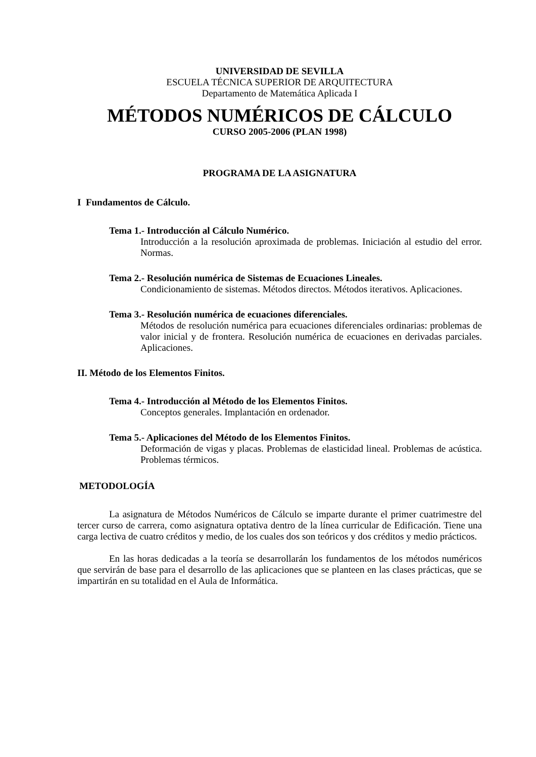UNIVERSIDAD DE SEVILLA
ESCUELA TÉCNICA SUPERIOR DE ARQUITECTURA
Departamento de Matemática Aplicada I
MÉTODOS NUMÉRICOS DE CÁLCULO
CURSO 2005-2006 (PLAN 1998)
PROGRAMA DE LA ASIGNATURA
I Fundamentos de Cálculo.
Tema 1.- Introducción al Cálculo Numérico.
Introducción a la resolución aproximada de problemas. Iniciación al estudio del error. Normas.
Tema 2.- Resolución numérica de Sistemas de Ecuaciones Lineales.
Condicionamiento de sistemas. Métodos directos. Métodos iterativos. Aplicaciones.
Tema 3.- Resolución numérica de ecuaciones diferenciales.
Métodos de resolución numérica para ecuaciones diferenciales ordinarias: problemas de valor inicial y de frontera. Resolución numérica de ecuaciones en derivadas parciales. Aplicaciones.
II. Método de los Elementos Finitos.
Tema 4.- Introducción al Método de los Elementos Finitos.
Conceptos generales. Implantación en ordenador.
Tema 5.- Aplicaciones del Método de los Elementos Finitos.
Deformación de vigas y placas. Problemas de elasticidad lineal. Problemas de acústica. Problemas térmicos.
METODOLOGÍA
La asignatura de Métodos Numéricos de Cálculo se imparte durante el primer cuatrimestre del tercer curso de carrera, como asignatura optativa dentro de la línea curricular de Edificación. Tiene una carga lectiva de cuatro créditos y medio, de los cuales dos son teóricos y dos créditos y medio prácticos.
En las horas dedicadas a la teoría se desarrollarán los fundamentos de los métodos numéricos que servirán de base para el desarrollo de las aplicaciones que se planteen en las clases prácticas, que se impartirán en su totalidad en el Aula de Informática.